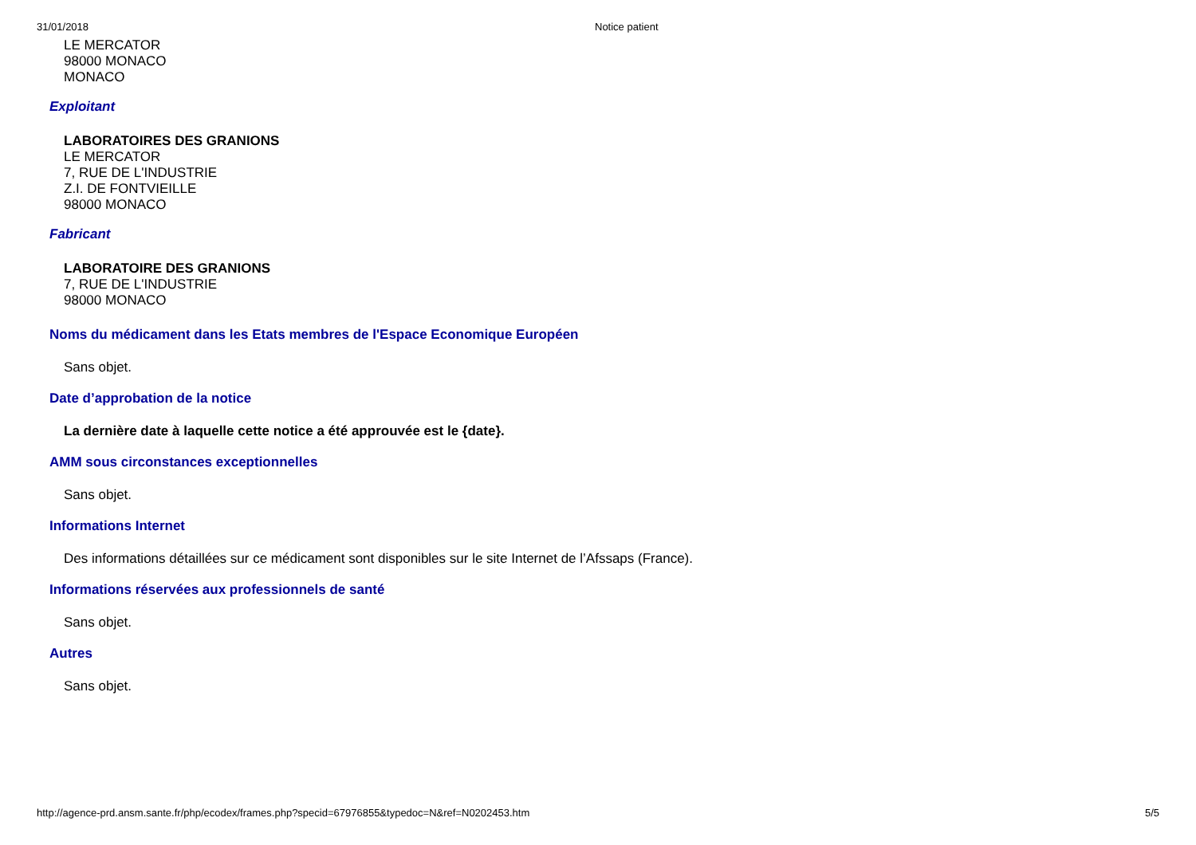31/01/2018 Notice patient
LE MERCATOR
98000 MONACO
MONACO
Exploitant
LABORATOIRES DES GRANIONS
LE MERCATOR
7, RUE DE L'INDUSTRIE
Z.I. DE FONTVIEILLE
98000 MONACO
Fabricant
LABORATOIRE DES GRANIONS
7, RUE DE L'INDUSTRIE
98000 MONACO
Noms du médicament dans les Etats membres de l'Espace Economique Européen
Sans objet.
Date d’approbation de la notice
La dernière date à laquelle cette notice a été approuvée est le {date}.
AMM sous circonstances exceptionnelles
Sans objet.
Informations Internet
Des informations détaillées sur ce médicament sont disponibles sur le site Internet de l’Afssaps (France).
Informations réservées aux professionnels de santé
Sans objet.
Autres
Sans objet.
http://agence-prd.ansm.sante.fr/php/ecodex/frames.php?specid=67976855&typedoc=N&ref=N0202453.htm 5/5